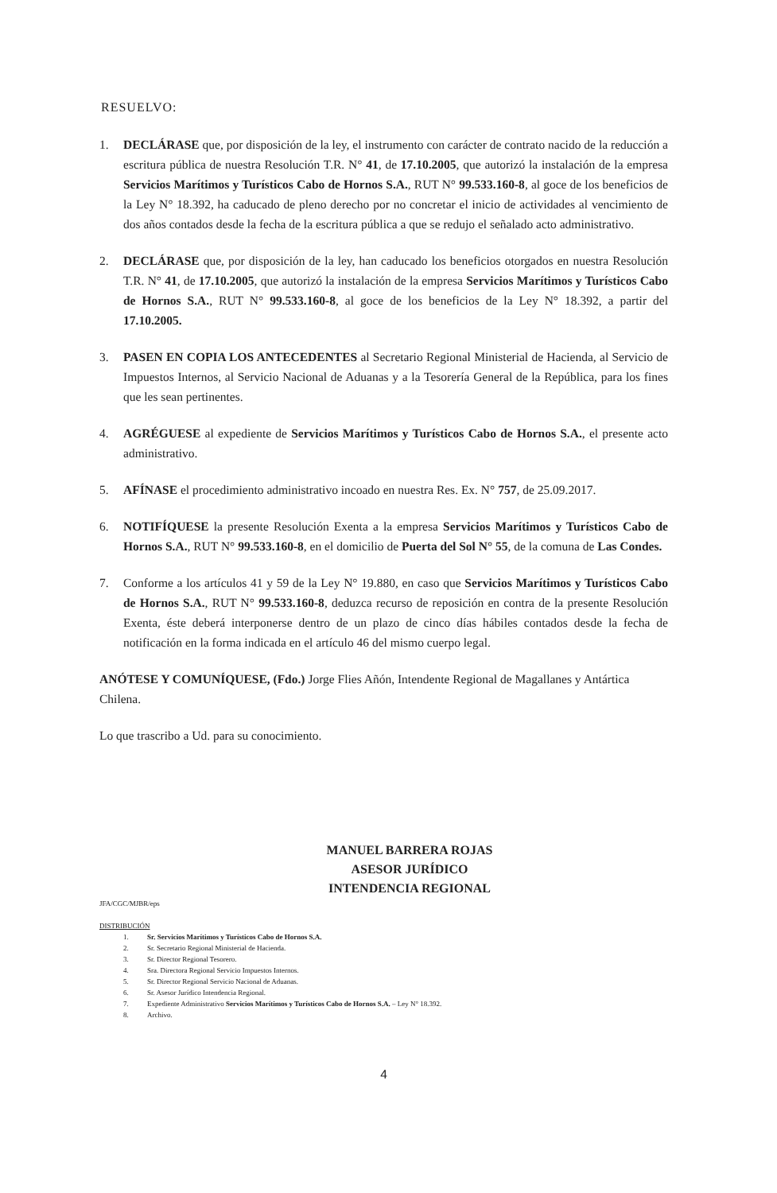RESUELVO:
1. DECLÁRASE que, por disposición de la ley, el instrumento con carácter de contrato nacido de la reducción a escritura pública de nuestra Resolución T.R. N° 41, de 17.10.2005, que autorizó la instalación de la empresa Servicios Marítimos y Turísticos Cabo de Hornos S.A., RUT N° 99.533.160-8, al goce de los beneficios de la Ley N° 18.392, ha caducado de pleno derecho por no concretar el inicio de actividades al vencimiento de dos años contados desde la fecha de la escritura pública a que se redujo el señalado acto administrativo.
2. DECLÁRASE que, por disposición de la ley, han caducado los beneficios otorgados en nuestra Resolución T.R. N° 41, de 17.10.2005, que autorizó la instalación de la empresa Servicios Marítimos y Turísticos Cabo de Hornos S.A., RUT N° 99.533.160-8, al goce de los beneficios de la Ley N° 18.392, a partir del 17.10.2005.
3. PASEN EN COPIA LOS ANTECEDENTES al Secretario Regional Ministerial de Hacienda, al Servicio de Impuestos Internos, al Servicio Nacional de Aduanas y a la Tesorería General de la República, para los fines que les sean pertinentes.
4. AGRÉGUESE al expediente de Servicios Marítimos y Turísticos Cabo de Hornos S.A., el presente acto administrativo.
5. AFÍNASE el procedimiento administrativo incoado en nuestra Res. Ex. N° 757, de 25.09.2017.
6. NOTIFÍQUESE la presente Resolución Exenta a la empresa Servicios Marítimos y Turísticos Cabo de Hornos S.A., RUT N° 99.533.160-8, en el domicilio de Puerta del Sol N° 55, de la comuna de Las Condes.
7. Conforme a los artículos 41 y 59 de la Ley N° 19.880, en caso que Servicios Marítimos y Turísticos Cabo de Hornos S.A., RUT N° 99.533.160-8, deduzca recurso de reposición en contra de la presente Resolución Exenta, éste deberá interponerse dentro de un plazo de cinco días hábiles contados desde la fecha de notificación en la forma indicada en el artículo 46 del mismo cuerpo legal.
ANÓTESE Y COMUNÍQUESE, (Fdo.) Jorge Flies Añón, Intendente Regional de Magallanes y Antártica Chilena.
Lo que trascribo a Ud. para su conocimiento.
MANUEL BARRERA ROJAS
ASESOR JURÍDICO
INTENDENCIA REGIONAL
JFA/CGC/MJBR/eps
DISTRIBUCIÓN
1. Sr. Servicios Marítimos y Turísticos Cabo de Hornos S.A.
2. Sr. Secretario Regional Ministerial de Hacienda.
3. Sr. Director Regional Tesorero.
4. Sra. Directora Regional Servicio Impuestos Internos.
5. Sr. Director Regional Servicio Nacional de Aduanas.
6. Sr. Asesor Jurídico Intendencia Regional.
7. Expediente Administrativo Servicios Marítimos y Turísticos Cabo de Hornos S.A. – Ley N° 18.392.
8. Archivo.
4